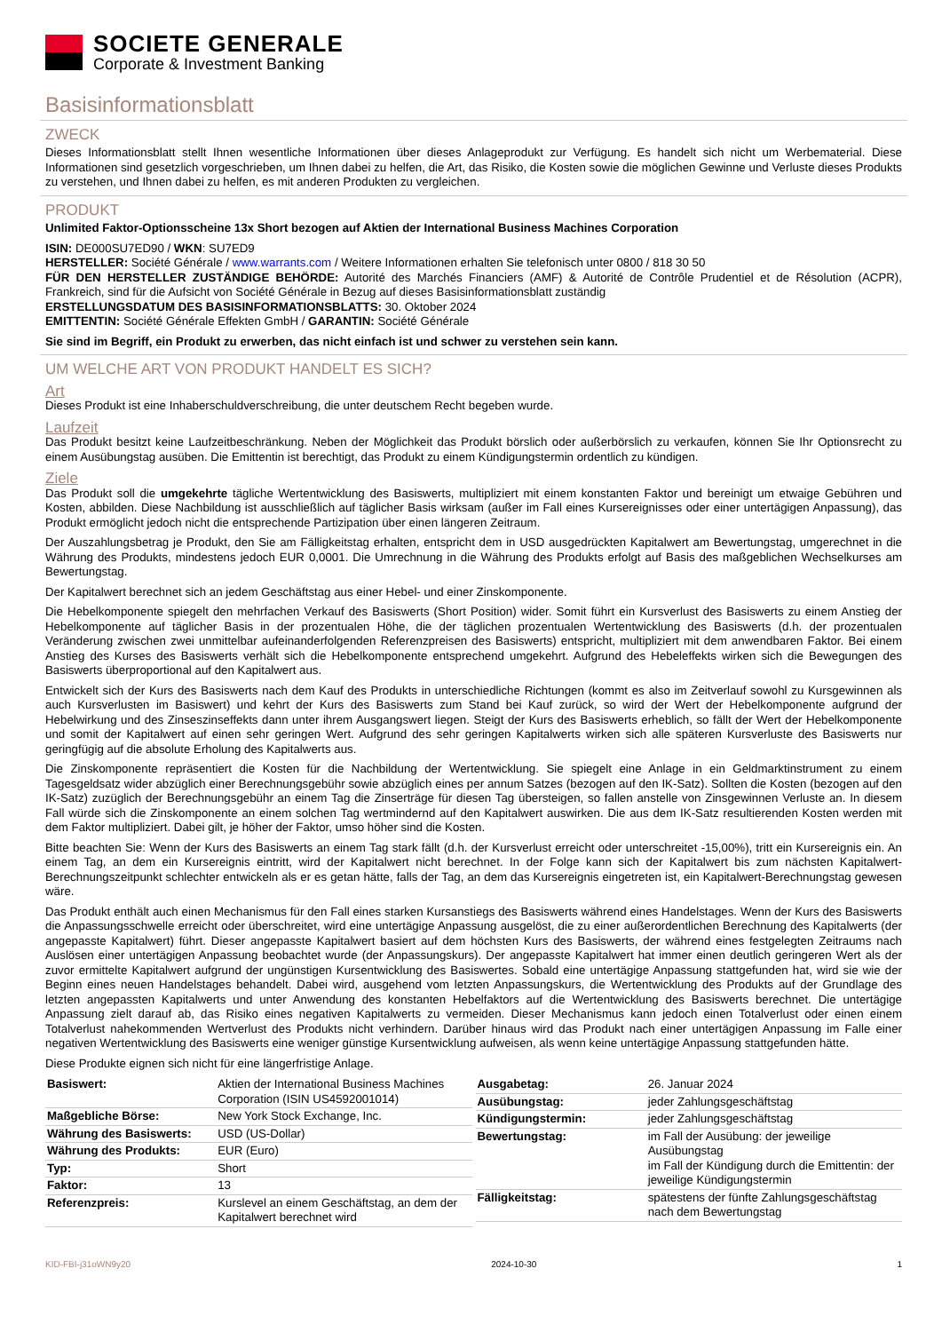SOCIETE GENERALE
Corporate & Investment Banking
Basisinformationsblatt
ZWECK
Dieses Informationsblatt stellt Ihnen wesentliche Informationen über dieses Anlageprodukt zur Verfügung. Es handelt sich nicht um Werbematerial. Diese Informationen sind gesetzlich vorgeschrieben, um Ihnen dabei zu helfen, die Art, das Risiko, die Kosten sowie die möglichen Gewinne und Verluste dieses Produkts zu verstehen, und Ihnen dabei zu helfen, es mit anderen Produkten zu vergleichen.
PRODUKT
Unlimited Faktor-Optionsscheine 13x Short bezogen auf Aktien der International Business Machines Corporation
ISIN: DE000SU7ED90 / WKN: SU7ED9
HERSTELLER: Société Générale / www.warrants.com / Weitere Informationen erhalten Sie telefonisch unter 0800 / 818 30 50
FÜR DEN HERSTELLER ZUSTÄNDIGE BEHÖRDE: Autorité des Marchés Financiers (AMF) & Autorité de Contrôle Prudentiel et de Résolution (ACPR), Frankreich, sind für die Aufsicht von Société Générale in Bezug auf dieses Basisinformationsblatt zuständig
ERSTELLUNGSDATUM DES BASISINFORMATIONSBLATTS: 30. Oktober 2024
EMITTENTIN: Société Générale Effekten GmbH / GARANTIN: Société Générale
Sie sind im Begriff, ein Produkt zu erwerben, das nicht einfach ist und schwer zu verstehen sein kann.
UM WELCHE ART VON PRODUKT HANDELT ES SICH?
Art
Dieses Produkt ist eine Inhaberschuldverschreibung, die unter deutschem Recht begeben wurde.
Laufzeit
Das Produkt besitzt keine Laufzeitbeschränkung. Neben der Möglichkeit das Produkt börslich oder außerbörslich zu verkaufen, können Sie Ihr Optionsrecht zu einem Ausübungstag ausüben. Die Emittentin ist berechtigt, das Produkt zu einem Kündigungstermin ordentlich zu kündigen.
Ziele
Das Produkt soll die umgekehrte tägliche Wertentwicklung des Basiswerts, multipliziert mit einem konstanten Faktor und bereinigt um etwaige Gebühren und Kosten, abbilden. Diese Nachbildung ist ausschließlich auf täglicher Basis wirksam (außer im Fall eines Kursereignisses oder einer untertägigen Anpassung), das Produkt ermöglicht jedoch nicht die entsprechende Partizipation über einen längeren Zeitraum.
Der Auszahlungsbetrag je Produkt, den Sie am Fälligkeitstag erhalten, entspricht dem in USD ausgedrückten Kapitalwert am Bewertungstag, umgerechnet in die Währung des Produkts, mindestens jedoch EUR 0,0001. Die Umrechnung in die Währung des Produkts erfolgt auf Basis des maßgeblichen Wechselkurses am Bewertungstag.
Der Kapitalwert berechnet sich an jedem Geschäftstag aus einer Hebel- und einer Zinskomponente.
Die Hebelkomponente spiegelt den mehrfachen Verkauf des Basiswerts (Short Position) wider. Somit führt ein Kursverlust des Basiswerts zu einem Anstieg der Hebelkomponente auf täglicher Basis in der prozentualen Höhe, die der täglichen prozentualen Wertentwicklung des Basiswerts (d.h. der prozentualen Veränderung zwischen zwei unmittelbar aufeinanderfolgenden Referenzpreisen des Basiswerts) entspricht, multipliziert mit dem anwendbaren Faktor. Bei einem Anstieg des Kurses des Basiswerts verhält sich die Hebelkomponente entsprechend umgekehrt. Aufgrund des Hebeleffekts wirken sich die Bewegungen des Basiswerts überproportional auf den Kapitalwert aus.
Entwickelt sich der Kurs des Basiswerts nach dem Kauf des Produkts in unterschiedliche Richtungen (kommt es also im Zeitverlauf sowohl zu Kursgewinnen als auch Kursverlusten im Basiswert) und kehrt der Kurs des Basiswerts zum Stand bei Kauf zurück, so wird der Wert der Hebelkomponente aufgrund der Hebelwirkung und des Zinseszinseffekts dann unter ihrem Ausgangswert liegen. Steigt der Kurs des Basiswerts erheblich, so fällt der Wert der Hebelkomponente und somit der Kapitalwert auf einen sehr geringen Wert. Aufgrund des sehr geringen Kapitalwerts wirken sich alle späteren Kursverluste des Basiswerts nur geringfügig auf die absolute Erholung des Kapitalwerts aus.
Die Zinskomponente repräsentiert die Kosten für die Nachbildung der Wertentwicklung. Sie spiegelt eine Anlage in ein Geldmarktinstrument zu einem Tagesgeldsatz wider abzüglich einer Berechnungsgebühr sowie abzüglich eines per annum Satzes (bezogen auf den IK-Satz). Sollten die Kosten (bezogen auf den IK-Satz) zuzüglich der Berechnungsgebühr an einem Tag die Zinserträge für diesen Tag übersteigen, so fallen anstelle von Zinsgewinnen Verluste an. In diesem Fall würde sich die Zinskomponente an einem solchen Tag wertmindernd auf den Kapitalwert auswirken. Die aus dem IK-Satz resultierenden Kosten werden mit dem Faktor multipliziert. Dabei gilt, je höher der Faktor, umso höher sind die Kosten.
Bitte beachten Sie: Wenn der Kurs des Basiswerts an einem Tag stark fällt (d.h. der Kursverlust erreicht oder unterschreitet -15,00%), tritt ein Kursereignis ein. An einem Tag, an dem ein Kursereignis eintritt, wird der Kapitalwert nicht berechnet. In der Folge kann sich der Kapitalwert bis zum nächsten Kapitalwert-Berechnungszeitpunkt schlechter entwickeln als er es getan hätte, falls der Tag, an dem das Kursereignis eingetreten ist, ein Kapitalwert-Berechnungstag gewesen wäre.
Das Produkt enthält auch einen Mechanismus für den Fall eines starken Kursanstiegs des Basiswerts während eines Handelstages. Wenn der Kurs des Basiswerts die Anpassungsschwelle erreicht oder überschreitet, wird eine untertägige Anpassung ausgelöst, die zu einer außerordentlichen Berechnung des Kapitalwerts (der angepasste Kapitalwert) führt. Dieser angepasste Kapitalwert basiert auf dem höchsten Kurs des Basiswerts, der während eines festgelegten Zeitraums nach Auslösen einer untertägigen Anpassung beobachtet wurde (der Anpassungskurs). Der angepasste Kapitalwert hat immer einen deutlich geringeren Wert als der zuvor ermittelte Kapitalwert aufgrund der ungünstigen Kursentwicklung des Basiswertes. Sobald eine untertägige Anpassung stattgefunden hat, wird sie wie der Beginn eines neuen Handelstages behandelt. Dabei wird, ausgehend vom letzten Anpassungskurs, die Wertentwicklung des Produkts auf der Grundlage des letzten angepassten Kapitalwerts und unter Anwendung des konstanten Hebelfaktors auf die Wertentwicklung des Basiswerts berechnet. Die untertägige Anpassung zielt darauf ab, das Risiko eines negativen Kapitalwerts zu vermeiden. Dieser Mechanismus kann jedoch einen Totalverlust oder einen einem Totalverlust nahekommenden Wertverlust des Produkts nicht verhindern. Darüber hinaus wird das Produkt nach einer untertägigen Anpassung im Falle einer negativen Wertentwicklung des Basiswerts eine weniger günstige Kursentwicklung aufweisen, als wenn keine untertägige Anpassung stattgefunden hätte.
Diese Produkte eignen sich nicht für eine längerfristige Anlage.
| Basiswert: | Aktien der International Business Machines Corporation (ISIN US4592001014) |
| Maßgebliche Börse: | New York Stock Exchange, Inc. |
| Währung des Basiswerts: | USD (US-Dollar) |
| Währung des Produkts: | EUR (Euro) |
| Typ: | Short |
| Faktor: | 13 |
| Referenzpreis: | Kurslevel an einem Geschäftstag, an dem der Kapitalwert berechnet wird |
| Ausgabetag: | 26. Januar 2024 |
| Ausübungstag: | jeder Zahlungsgeschäftstag |
| Kündigungstermin: | jeder Zahlungsgeschäftstag |
| Bewertungstag: | im Fall der Ausübung: der jeweilige Ausübungstag im Fall der Kündigung durch die Emittentin: der jeweilige Kündigungstermin |
| Fälligkeitstag: | spätestens der fünfte Zahlungsgeschäftstag nach dem Bewertungstag |
KID-FBI-j31oWN9y20 2024-10-30 1